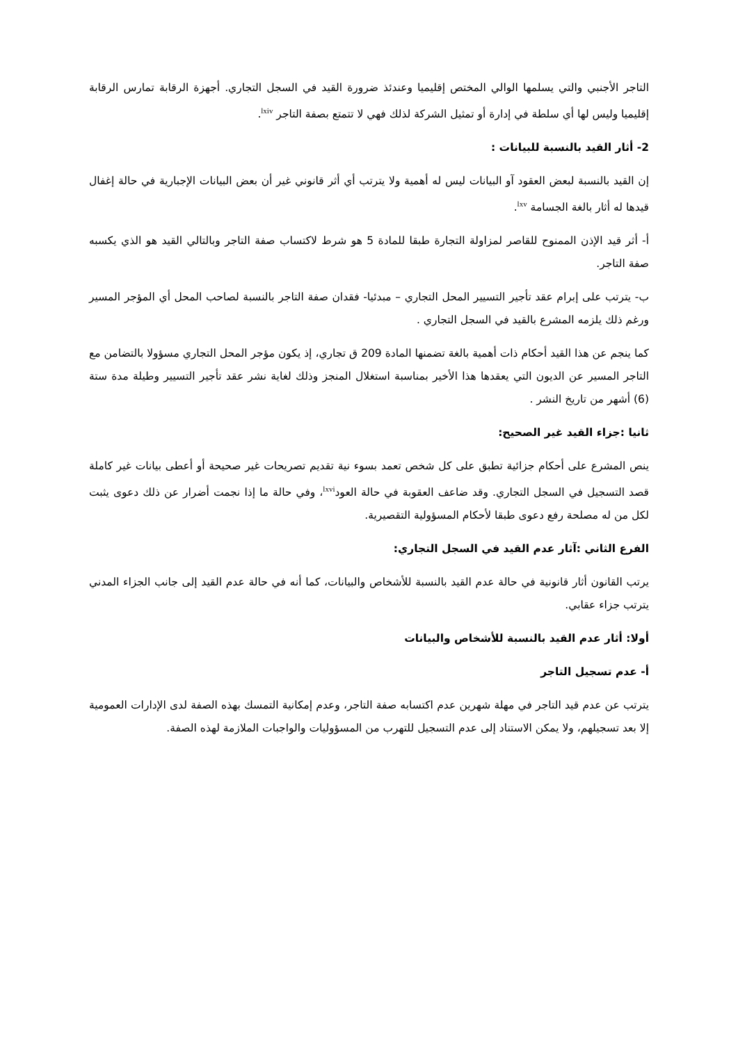التاجر الأجنبي والتي يسلمها الوالي المختص إقليميا وعندئذ ضرورة القيد في السجل التجاري. أجهزة الرقابة تمارس الرقابة إقليميا وليس لها أي سلطة في إدارة أو تمثيل الشركة لذلك فهي لا تتمتع بصفة التاجر <sup>lxiv</sup>.
2- أثار القيد بالنسبة للبيانات :
إن القيد بالنسبة لبعض العقود آو البيانات ليس له أهمية ولا يترتب أي أثر قانوني غير أن بعض البيانات الإجبارية في حالة إغفال قيدها له أثار بالغة الجسامة <sup>lxv</sup>.
أ- أثر قيد الإذن الممنوح للقاصر لمزاولة التجارة طبقا للمادة 5 هو شرط لاكتساب صفة التاجر وبالتالي القيد هو الذي يكسبه صفة التاجر.
ب- يترتب على إبرام عقد تأجير التسيير المحل التجاري – مبدئيا- فقدان صفة التاجر بالنسبة لصاحب المحل أي المؤجر المسير ورغم ذلك يلزمه المشرع بالقيد في السجل التجاري .
كما ينجم عن هذا القيد أحكام ذات أهمية بالغة تضمنها المادة 209 ق تجاري، إذ يكون مؤجر المحل التجاري مسؤولا بالتضامن مع التاجر المسير عن الديون التي يعقدها هذا الأخير بمناسبة استغلال المنجز وذلك لغاية نشر عقد تأجير التسيير وطيلة مدة ستة (6) أشهر من تاريخ النشر .
ثانيا :جزاء القيد غير الصحيح:
ينص المشرع على أحكام جزائية تطبق على كل شخص تعمد بسوء نية تقديم تصريحات غير صحيحة أو أعطى بيانات غير كاملة قصد التسجيل في السجل التجاري. وقد ضاعف العقوبة في حالة العود<sup>lxvi</sup>، وفي حالة ما إذا نجمت أضرار عن ذلك دعوى يثبت لكل من له مصلحة رفع دعوى طبقا لأحكام المسؤولية التقصيرية.
الفرع الثاني :آثار عدم القيد في السجل التجاري:
يرتب القانون أثار قانونية في حالة عدم القيد بالنسبة للأشخاص والبيانات، كما أنه في حالة عدم القيد إلى جانب الجزاء المدني يترتب جزاء عقابي.
أولا: أثار عدم القيد بالنسبة للأشخاص والبيانات
أ- عدم تسجيل التاجر
يترتب عن عدم قيد التاجر في مهلة شهرين عدم اكتسابه صفة التاجر، وعدم إمكانية التمسك بهذه الصفة لدى الإدارات العمومية إلا بعد تسجيلهم، ولا يمكن الاستناد إلى عدم التسجيل للتهرب من المسؤوليات والواجبات الملازمة لهذه الصفة.